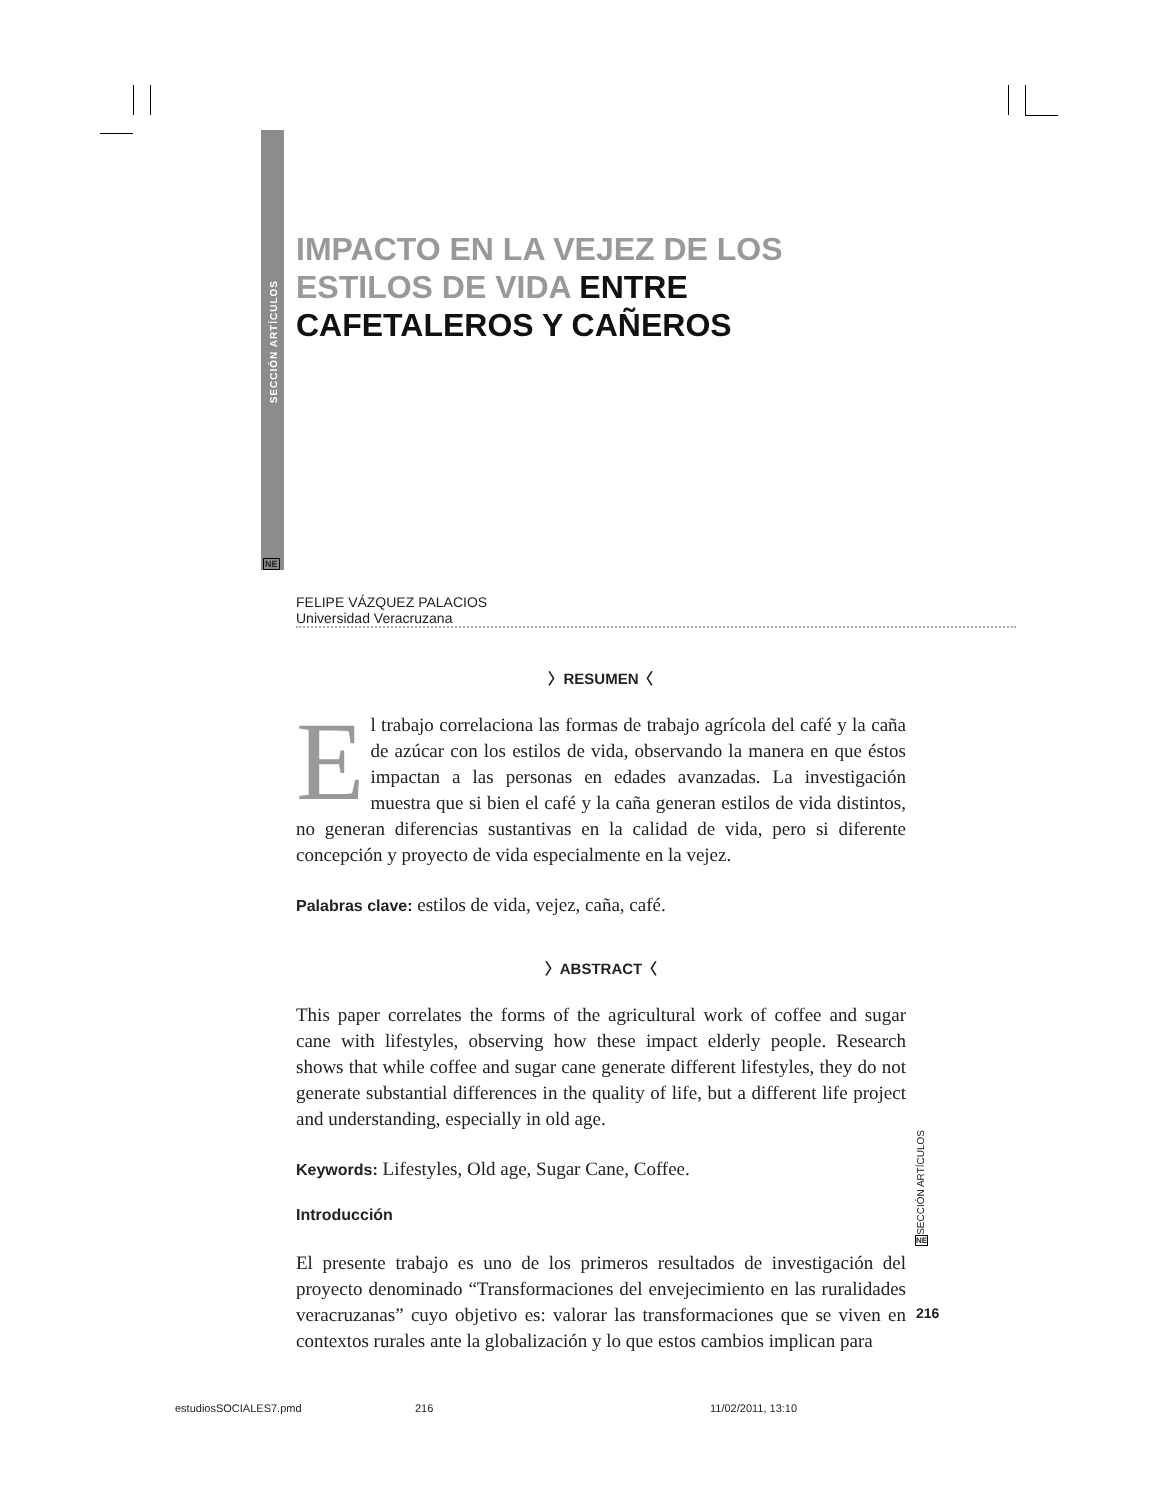SECCIÓN ARTÍCULOS
NE
IMPACTO EN LA VEJEZ DE LOS ESTILOS DE VIDA ENTRE CAFETALEROS Y CAÑEROS
FELIPE VÁZQUEZ PALACIOS
Universidad Veracruzana
〉RESUMEN〈
El trabajo correlaciona las formas de trabajo agrícola del café y la caña de azúcar con los estilos de vida, observando la manera en que éstos impactan a las personas en edades avanzadas. La investigación muestra que si bien el café y la caña generan estilos de vida distintos, no generan diferencias sustantivas en la calidad de vida, pero si diferente concepción y proyecto de vida especialmente en la vejez.
Palabras clave: estilos de vida, vejez, caña, café.
〉ABSTRACT〈
This paper correlates the forms of the agricultural work of coffee and sugar cane with lifestyles, observing how these impact elderly people. Research shows that while coffee and sugar cane generate different lifestyles, they do not generate substantial differences in the quality of life, but a different life project and understanding, especially in old age.
Keywords: Lifestyles, Old age, Sugar Cane, Coffee.
Introducción
El presente trabajo es uno de los primeros resultados de investigación del proyecto denominado “Transformaciones del envejecimiento en las ruralidades veracruzanas” cuyo objetivo es: valorar las transformaciones que se viven en contextos rurales ante la globalización y lo que estos cambios implican para
SECCIÓN ARTÍCULOS
NE
216
estudiosSOCIALES7.pmd 216 11/02/2011, 13:10